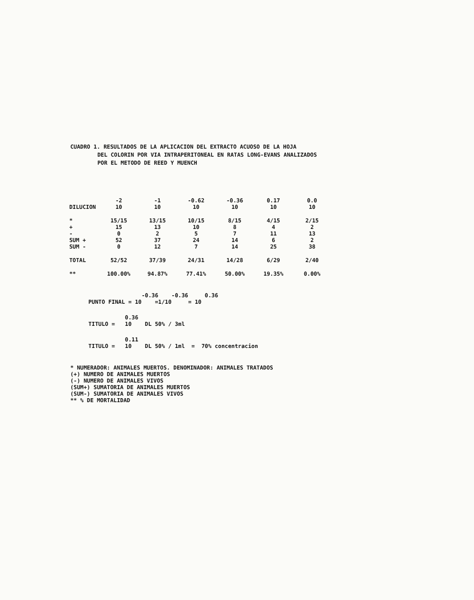CUADRO 1. RESULTADOS DE LA APLICACION DEL EXTRACTO ACUOSO DE LA HOJA
DEL COLORIN POR VIA INTRAPERITONEAL EN RATAS LONG-EVANS ANALIZADOS
POR EL METODO DE REED Y MUENCH
| | -2 | -1 | -0.62 | -0.36 | 0.17 | 0.0 |
| --- | --- | --- | --- | --- | --- | --- |
| DILUCION | 10 | 10 | 10 | 10 | 10 | 10 |
| * | 15/15 | 13/15 | 10/15 | 8/15 | 4/15 | 2/15 |
| + | 15 | 13 | 10 | 8 | 4 | 2 |
| - | 0 | 2 | 5 | 7 | 11 | 13 |
| SUM + | 52 | 37 | 24 | 14 | 6 | 2 |
| SUM - | 0 | 12 | 7 | 14 | 25 | 38 |
| TOTAL | 52/52 | 37/39 | 24/31 | 14/28 | 6/29 | 2/40 |
| ** | 100.00% | 94.87% | 77.41% | 50.00% | 19.35% | 0.00% |
-0.36 -0.36 0.36 PUNTO FINAL = 10 =1/10 = 10
0.36 TITULO = 10 DL 50% / 3ml
0.11 TITULO = 10 DL 50% / 1ml = 70% concentracion
* NUMERADOR: ANIMALES MUERTOS. DENOMINADOR: ANIMALES TRATADOS
(+) NUMERO DE ANIMALES MUERTOS
(-) NUMERO DE ANIMALES VIVOS
(SUM+) SUMATORIA DE ANIMALES MUERTOS
(SUM-) SUMATORIA DE ANIMALES VIVOS
** % DE MORTALIDAD